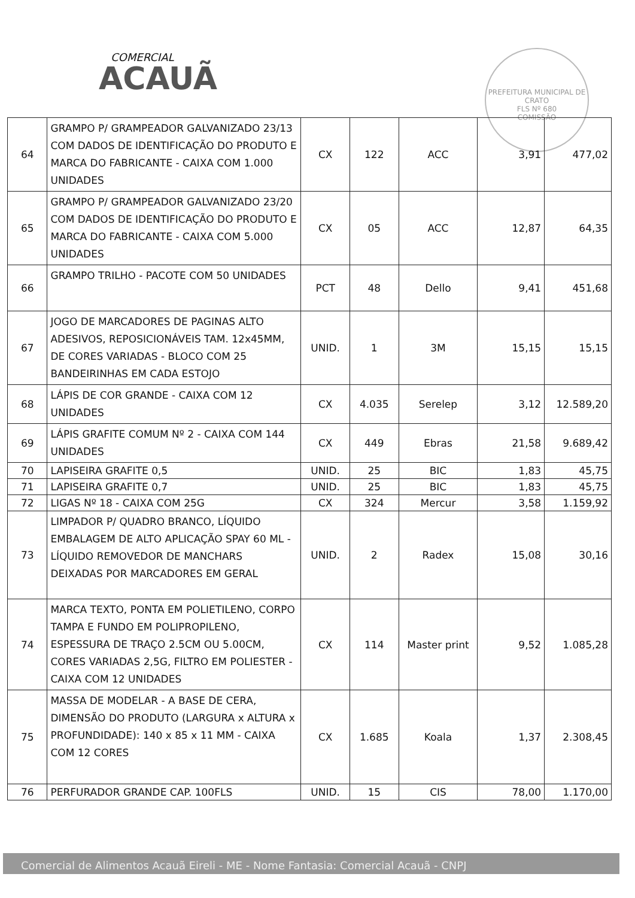COMERCIAL
ACAUÃ
PREFEITURA MUNICIPAL DE CRATO
FLS Nº 680
COMISSÃO
| 64 | GRAMPO P/ GRAMPEADOR GALVANIZADO 23/13 COM DADOS DE IDENTIFICAÇÃO DO PRODUTO E MARCA DO FABRICANTE - CAIXA COM 1.000 UNIDADES | CX | 122 | ACC | 3,91 | 477,02 |
| 65 | GRAMPO P/ GRAMPEADOR GALVANIZADO 23/20 COM DADOS DE IDENTIFICAÇÃO DO PRODUTO E MARCA DO FABRICANTE - CAIXA COM 5.000 UNIDADES | CX | 05 | ACC | 12,87 | 64,35 |
| 66 | GRAMPO TRILHO - PACOTE COM 50 UNIDADES | PCT | 48 | Dello | 9,41 | 451,68 |
| 67 | JOGO DE MARCADORES DE PAGINAS ALTO ADESIVOS, REPOSICIONÁVEIS TAM. 12x45MM, DE CORES VARIADAS - BLOCO COM 25 BANDEIRINHAS EM CADA ESTOJO | UNID. | 1 | 3M | 15,15 | 15,15 |
| 68 | LÁPIS DE COR GRANDE - CAIXA COM 12 UNIDADES | CX | 4.035 | Serelep | 3,12 | 12.589,20 |
| 69 | LÁPIS GRAFITE COMUM Nº 2 - CAIXA COM 144 UNIDADES | CX | 449 | Ebras | 21,58 | 9.689,42 |
| 70 | LAPISEIRA GRAFITE 0,5 | UNID. | 25 | BIC | 1,83 | 45,75 |
| 71 | LAPISEIRA GRAFITE 0,7 | UNID. | 25 | BIC | 1,83 | 45,75 |
| 72 | LIGAS Nº 18 - CAIXA COM 25G | CX | 324 | Mercur | 3,58 | 1.159,92 |
| 73 | LIMPADOR P/ QUADRO BRANCO, LÍQUIDO EMBALAGEM DE ALTO APLICAÇÃO SPAY 60 ML - LÍQUIDO REMOVEDOR DE MANCHARS DEIXADAS POR MARCADORES EM GERAL | UNID. | 2 | Radex | 15,08 | 30,16 |
| 74 | MARCA TEXTO, PONTA EM POLIETILENO, CORPO TAMPA E FUNDO EM POLIPROPILENO, ESPESSURA DE TRAÇO 2.5CM OU 5.00CM, CORES VARIADAS 2,5G, FILTRO EM POLIESTER - CAIXA COM 12 UNIDADES | CX | 114 | Master print | 9,52 | 1.085,28 |
| 75 | MASSA DE MODELAR - A BASE DE CERA, DIMENSÃO DO PRODUTO (LARGURA x ALTURA x PROFUNDIDADE): 140 x 85 x 11 MM - CAIXA COM 12 CORES | CX | 1.685 | Koala | 1,37 | 2.308,45 |
| 76 | PERFURADOR GRANDE CAP. 100FLS | UNID. | 15 | CIS | 78,00 | 1.170,00 |
Comercial de Alimentos Acauã Eireli - ME - Nome Fantasia: Comercial Acauã - CNPJ